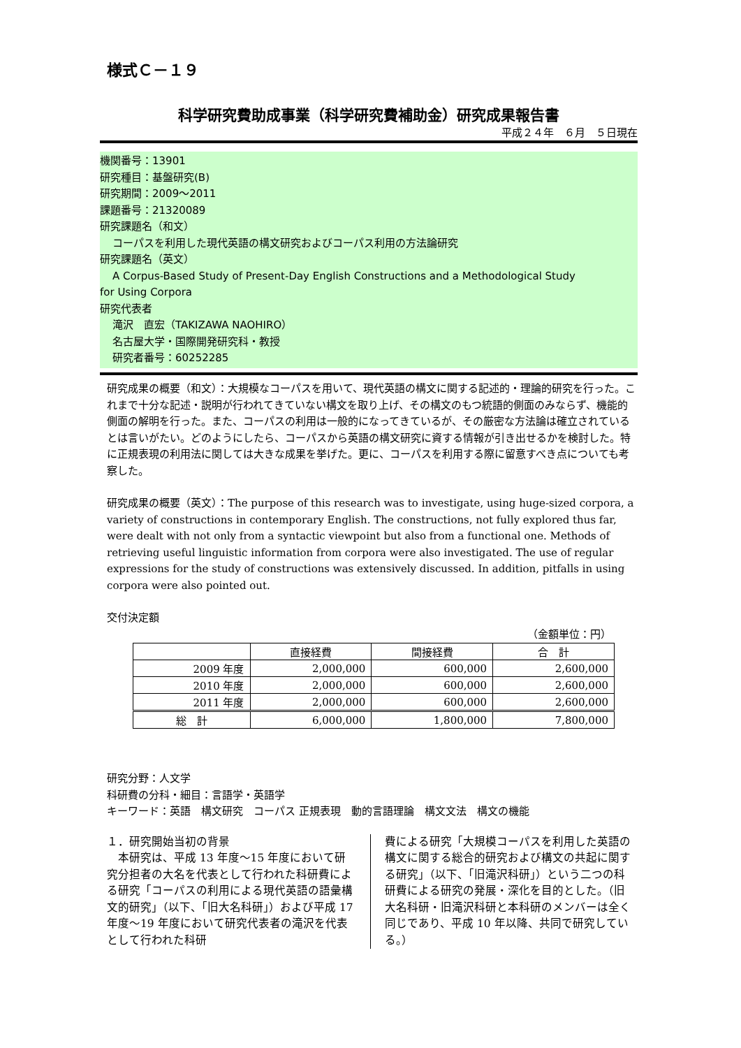様式Ｃ－１９
科学研究費助成事業（科学研究費補助金）研究成果報告書
平成２４年　６月　５日現在
機関番号：13901
研究種目：基盤研究(B)
研究期間：2009～2011
課題番号：21320089
研究課題名（和文）
コーパスを利用した現代英語の構文研究およびコーパス利用の方法論研究
研究課題名（英文）
A Corpus-Based Study of Present-Day English Constructions and a Methodological Study
for Using Corpora
研究代表者
滝沢　直宏（TAKIZAWA NAOHIRO）
名古屋大学・国際開発研究科・教授
研究者番号：60252285
研究成果の概要（和文）：大規模なコーパスを用いて、現代英語の構文に関する記述的・理論的研究を行った。これまで十分な記述・説明が行われてきていない構文を取り上げ、その構文のもつ統語的側面のみならず、機能的側面の解明を行った。また、コーパスの利用は一般的になってきているが、その厳密な方法論は確立されているとは言いがたい。どのようにしたら、コーパスから英語の構文研究に資する情報が引き出せるかを検討した。特に正規表現の利用法に関しては大きな成果を挙げた。更に、コーパスを利用する際に留意すべき点についても考察した。
研究成果の概要（英文）：The purpose of this research was to investigate, using huge-sized corpora, a variety of constructions in contemporary English. The constructions, not fully explored thus far, were dealt with not only from a syntactic viewpoint but also from a functional one. Methods of retrieving useful linguistic information from corpora were also investigated. The use of regular expressions for the study of constructions was extensively discussed. In addition, pitfalls in using corpora were also pointed out.
交付決定額
（金額単位：円）
| | 直接経費 | 間接経費 | 合 計 |
| --- | --- | --- | --- |
| 2009 年度 | 2,000,000 | 600,000 | 2,600,000 |
| 2010 年度 | 2,000,000 | 600,000 | 2,600,000 |
| 2011 年度 | 2,000,000 | 600,000 | 2,600,000 |
| 総 計 | 6,000,000 | 1,800,000 | 7,800,000 |
研究分野：人文学
科研費の分科・細目：言語学・英語学
キーワード：英語　構文研究　コーパス 正規表現　動的言語理論　構文文法　構文の機能
１．研究開始当初の背景
　本研究は、平成 13 年度～15 年度において研究分担者の大名を代表として行われた科研費による研究「コーパスの利用による現代英語の語彙構文的研究」（以下、「旧大名科研」）および平成 17 年度～19 年度において研究代表者の滝沢を代表として行われた科研
費による研究「大規模コーパスを利用した英語の構文に関する総合的研究および構文の共起に関する研究」（以下、「旧滝沢科研」）という二つの科研費による研究の発展・深化を目的とした。（旧大名科研・旧滝沢科研と本科研のメンバーは全く同じであり、平成 10 年以降、共同で研究している。）